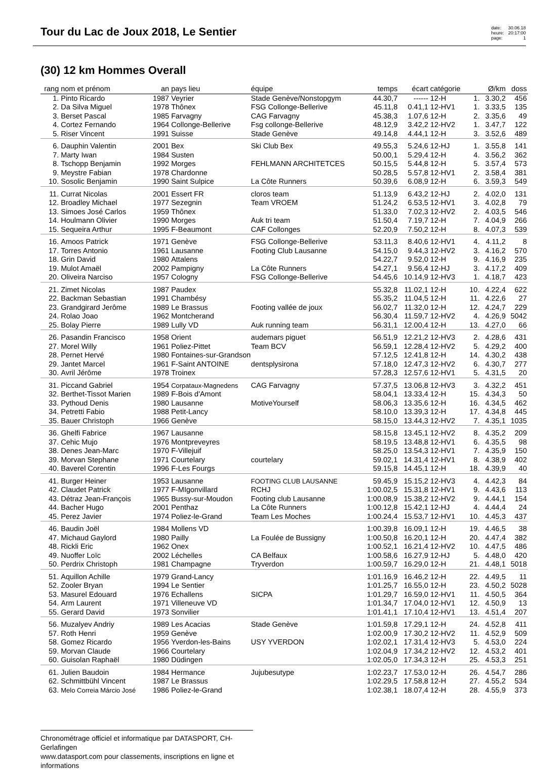Tour du Lac de Joux 2018, Le Sentier
date:
heure:
page:
30.06.18
20:17:00
1
(30) 12 km Hommes Overall
| rang | nom et prénom | an | pays lieu | équipe | temps | écart | catégorie | | Ø/km | doss |
| --- | --- | --- | --- | --- | --- | --- | --- | --- | --- | --- |
| 1. | Pinto Ricardo | 1987 | Veyrier | Stade Genève/Nonstopgym | 44.30,7 | ------ | 12-H | 1. | 3.30,2 | 456 |
| 2. | Da Silva Miguel | 1978 | Thônex | FSG Collonge-Bellerive | 45.11,8 | 0.41,1 | 12-HV1 | 1. | 3.33,5 | 135 |
| 3. | Berset Pascal | 1985 | Farvagny | CAG Farvagny | 45.38,3 | 1.07,6 | 12-H | 2. | 3.35,6 | 49 |
| 4. | Cortez Fernando | 1964 | Collonge-Bellerive | Fsg collonge-Bellerive | 48.12,9 | 3.42,2 | 12-HV2 | 1. | 3.47,7 | 122 |
| 5. | Riser Vincent | 1991 | Suisse | Stade Genève | 49.14,8 | 4.44,1 | 12-H | 3. | 3.52,6 | 489 |
| 6. | Dauphin Valentin | 2001 | Bex | Ski Club Bex | 49.55,3 | 5.24,6 | 12-HJ | 1. | 3.55,8 | 141 |
| 7. | Marty Iwan | 1984 | Susten | | 50.00,1 | 5.29,4 | 12-H | 4. | 3.56,2 | 362 |
| 8. | Tschopp Benjamin | 1992 | Morges | FEHLMANN ARCHITETCES | 50.15,5 | 5.44,8 | 12-H | 5. | 3.57,4 | 573 |
| 9. | Meystre Fabian | 1978 | Chardonne | | 50.28,5 | 5.57,8 | 12-HV1 | 2. | 3.58,4 | 381 |
| 10. | Sosolic Benjamin | 1990 | Saint Sulpice | La Côte Runners | 50.39,6 | 6.08,9 | 12-H | 6. | 3.59,3 | 549 |
| 11. | Currat Nicolas | 2001 | Essert FR | cloros team | 51.13,9 | 6.43,2 | 12-HJ | 2. | 4.02,0 | 131 |
| 12. | Broadley Michael | 1977 | Sezegnin | Team VROEM | 51.24,2 | 6.53,5 | 12-HV1 | 3. | 4.02,8 | 79 |
| 13. | Simoes José Carlos | 1959 | Thônex | | 51.33,0 | 7.02,3 | 12-HV2 | 2. | 4.03,5 | 546 |
| 14. | Houlmann Olivier | 1990 | Morges | Auk tri team | 51.50,4 | 7.19,7 | 12-H | 7. | 4.04,9 | 266 |
| 15. | Sequeira Arthur | 1995 | F-Beaumont | CAF Collonges | 52.20,9 | 7.50,2 | 12-H | 8. | 4.07,3 | 539 |
| 16. | Amoos Patrick | 1971 | Genève | FSG Collonge-Bellerive | 53.11,3 | 8.40,6 | 12-HV1 | 4. | 4.11,2 | 8 |
| 17. | Torres Antonio | 1961 | Lausanne | Footing Club Lausanne | 54.15,0 | 9.44,3 | 12-HV2 | 3. | 4.16,2 | 570 |
| 18. | Grin David | 1980 | Attalens | | 54.22,7 | 9.52,0 | 12-H | 9. | 4.16,9 | 235 |
| 19. | Mulot Amaël | 2002 | Pampigny | La Côte Runners | 54.27,1 | 9.56,4 | 12-HJ | 3. | 4.17,2 | 409 |
| 20. | Oliveira Narciso | 1957 | Cologny | FSG Collonge-Bellerive | 54.45,6 | 10.14,9 | 12-HV3 | 1. | 4.18,7 | 423 |
| 21. | Zimet Nicolas | 1987 | Paudex | | 55.32,8 | 11.02,1 | 12-H | 10. | 4.22,4 | 622 |
| 22. | Backman Sebastian | 1991 | Chambésy | | 55.35,2 | 11.04,5 | 12-H | 11. | 4.22,6 | 27 |
| 23. | Grandgirard Jerôme | 1989 | Le Brassus | Footing vallée de joux | 56.02,7 | 11.32,0 | 12-H | 12. | 4.24,7 | 229 |
| 24. | Rolao Joao | 1962 | Montcherand | | 56.30,4 | 11.59,7 | 12-HV2 | 4. | 4.26,9 | 5042 |
| 25. | Bolay Pierre | 1989 | Lully VD | Auk running team | 56.31,1 | 12.00,4 | 12-H | 13. | 4.27,0 | 66 |
| 26. | Pasandin Francisco | 1958 | Orient | audemars piguet | 56.51,9 | 12.21,2 | 12-HV3 | 2. | 4.28,6 | 431 |
| 27. | Morel Willy | 1961 | Poliez-Pittet | Team BCV | 56.59,1 | 12.28,4 | 12-HV2 | 5. | 4.29,2 | 400 |
| 28. | Pernet Hervé | 1980 | Fontaines-sur-Grandson | | 57.12,5 | 12.41,8 | 12-H | 14. | 4.30,2 | 438 |
| 29. | Jantet Marcel | 1961 | F-Saint ANTOINE | dentsplysirona | 57.18,0 | 12.47,3 | 12-HV2 | 6. | 4.30,7 | 277 |
| 30. | Avril Jérôme | 1978 | Troinex | | 57.28,3 | 12.57,6 | 12-HV1 | 5. | 4.31,5 | 20 |
| 31. | Piccand Gabriel | 1954 | Corpataux-Magnedens | CAG Farvagny | 57.37,5 | 13.06,8 | 12-HV3 | 3. | 4.32,2 | 451 |
| 32. | Berthet-Tissot Marien | 1989 | F-Bois d'Amont | | 58.04,1 | 13.33,4 | 12-H | 15. | 4.34,3 | 50 |
| 33. | Pythoud Denis | 1980 | Lausanne | MotiveYourself | 58.06,3 | 13.35,6 | 12-H | 16. | 4.34,5 | 462 |
| 34. | Petretti Fabio | 1988 | Petit-Lancy | | 58.10,0 | 13.39,3 | 12-H | 17. | 4.34,8 | 445 |
| 35. | Bauer Christoph | 1966 | Genève | | 58.15,0 | 13.44,3 | 12-HV2 | 7. | 4.35,1 | 1035 |
| 36. | Ghelfi Fabrice | 1967 | Lausanne | | 58.15,8 | 13.45,1 | 12-HV2 | 8. | 4.35,2 | 209 |
| 37. | Cehic Mujo | 1976 | Montpreveyres | | 58.19,5 | 13.48,8 | 12-HV1 | 6. | 4.35,5 | 98 |
| 38. | Denes Jean-Marc | 1970 | F-Villejuif | | 58.25,0 | 13.54,3 | 12-HV1 | 7. | 4.35,9 | 150 |
| 39. | Morvan Stephane | 1971 | Courtelary | courtelary | 59.02,1 | 14.31,4 | 12-HV1 | 8. | 4.38,9 | 402 |
| 40. | Baverel Corentin | 1996 | F-Les Fourgs | | 59.15,8 | 14.45,1 | 12-H | 18. | 4.39,9 | 40 |
| 41. | Burger Heiner | 1953 | Lausanne | FOOTING CLUB LAUSANNE | 59.45,9 | 15.15,2 | 12-HV3 | 4. | 4.42,3 | 84 |
| 42. | Claudet Patrick | 1977 | F-MIgonvillard | RCHJ | 1:00.02,5 | 15.31,8 | 12-HV1 | 9. | 4.43,6 | 113 |
| 43. | Détraz Jean-François | 1965 | Bussy-sur-Moudon | Footing club Lausanne | 1:00.08,9 | 15.38,2 | 12-HV2 | 9. | 4.44,1 | 154 |
| 44. | Bacher Hugo | 2001 | Penthaz | La Côte Runners | 1:00.12,8 | 15.42,1 | 12-HJ | 4. | 4.44,4 | 24 |
| 45. | Perez Javier | 1974 | Poliez-le-Grand | Team Les Moches | 1:00.24,4 | 15.53,7 | 12-HV1 | 10. | 4.45,3 | 437 |
| 46. | Baudin Joël | 1984 | Mollens VD | | 1:00.39,8 | 16.09,1 | 12-H | 19. | 4.46,5 | 38 |
| 47. | Michaud Gaylord | 1980 | Pailly | La Foulée de Bussigny | 1:00.50,8 | 16.20,1 | 12-H | 20. | 4.47,4 | 382 |
| 48. | Rickli Eric | 1962 | Onex | | 1:00.52,1 | 16.21,4 | 12-HV2 | 10. | 4.47,5 | 486 |
| 49. | Nuoffer Loïc | 2002 | Léchelles | CA Belfaux | 1:00.58,6 | 16.27,9 | 12-HJ | 5. | 4.48,0 | 420 |
| 50. | Perdrix Christoph | 1981 | Champagne | Tryverdon | 1:00.59,7 | 16.29,0 | 12-H | 21. | 4.48,1 | 5018 |
| 51. | Aquillon Achille | 1979 | Grand-Lancy | | 1:01.16,9 | 16.46,2 | 12-H | 22. | 4.49,5 | 11 |
| 52. | Zooler Bryan | 1994 | Le Sentier | | 1:01.25,7 | 16.55,0 | 12-H | 23. | 4.50,2 | 5028 |
| 53. | Masurel Edouard | 1976 | Echallens | SICPA | 1:01.29,7 | 16.59,0 | 12-HV1 | 11. | 4.50,5 | 364 |
| 54. | Arm Laurent | 1971 | Villeneuve VD | | 1:01.34,7 | 17.04,0 | 12-HV1 | 12. | 4.50,9 | 13 |
| 55. | Gerard David | 1973 | Sonvilier | | 1:01.41,1 | 17.10,4 | 12-HV1 | 13. | 4.51,4 | 207 |
| 56. | Muzalyev Andriy | 1989 | Les Acacias | Stade Genève | 1:01.59,8 | 17.29,1 | 12-H | 24. | 4.52,8 | 411 |
| 57. | Roth Henri | 1959 | Genève | | 1:02.00,9 | 17.30,2 | 12-HV2 | 11. | 4.52,9 | 509 |
| 58. | Gomez Ricardo | 1956 | Yverdon-les-Bains | USY YVERDON | 1:02.02,1 | 17.31,4 | 12-HV3 | 5. | 4.53,0 | 224 |
| 59. | Morvan Claude | 1966 | Courtelary | | 1:02.04,9 | 17.34,2 | 12-HV2 | 12. | 4.53,2 | 401 |
| 60. | Guisolan Raphaël | 1980 | Düdingen | | 1:02.05,0 | 17.34,3 | 12-H | 25. | 4.53,3 | 251 |
| 61. | Julien Baudoin | 1984 | Hermance | Jujubesutype | 1:02.23,7 | 17.53,0 | 12-H | 26. | 4.54,7 | 286 |
| 62. | Schmittbühl Vincent | 1987 | Le Brassus | | 1:02.29,5 | 17.58,8 | 12-H | 27. | 4.55,2 | 534 |
| 63. | Melo Correia Márcio José | 1986 | Poliez-le-Grand | | 1:02.38,1 | 18.07,4 | 12-H | 28. | 4.55,9 | 373 |
Chronométrage officiel et informatique par DATASPORT, CH-Gerlafingen
www.datasport.com pour classements, inscriptions en ligne et informations